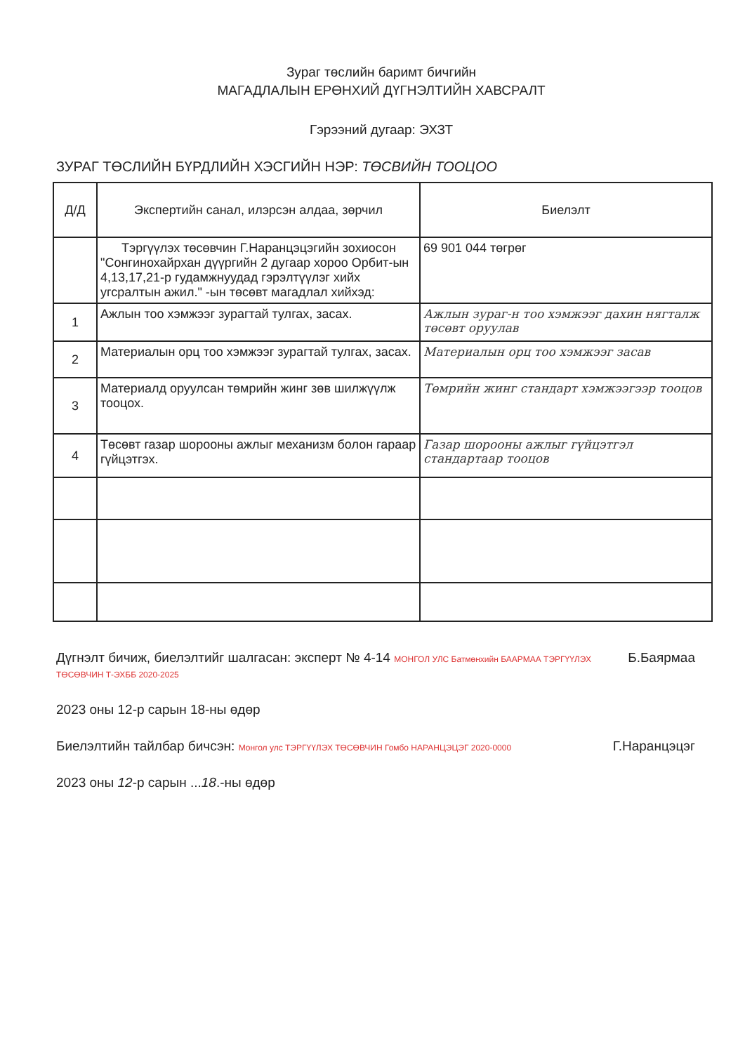Зураг төслийн баримт бичгийн
МАГАДЛАЛЫН ЕРӨНХИЙ ДҮГНЭЛТИЙН ХАВСРАЛТ
Гэрээний дугаар: ЭХЗТ
ЗУРАГ ТӨСЛИЙН БҮРДЛИЙН ХЭСГИЙН НЭР: ТӨСВИЙН ТООЦОО
| Д/Д | Экспертийн санал, илэрсэн алдаа, зөрчил | Биелэлт |
| --- | --- | --- |
| | Тэргүүлэх төсөвчин Г.Наранцэцэгийн зохиосон "Сонгинохайрхан дүүргийн 2 дугаар хороо Орбит-ын 4,13,17,21-р гудамжнуудад гэрэлтүүлэг хийх угсралтын ажил." -ын төсөвт магадлал хийхэд: | 69 901 044 төгрөг |
| 1 | Ажлын тоо хэмжээг зурагтай тулгах, засах. | Ажлын зураг-н тоо хэмжээг дахин нягталж төсөвт оруулав |
| 2 | Материалын орц тоо хэмжээг зурагтай тулгах, засах. | Материалын орц тоо хэмжээг засав |
| 3 | Материалд оруулсан төмрийн жинг зөв шилжүүлж тооцох. | Төмрийн жинг стандарт хэмжээгээр тооцов |
| 4 | Төсөвт газар шорооны ажлыг механизм болон гараар гүйцэтгэх. | Газар шорооны ажлыг гүйцэтгэл стандартаар тооцов |
Дүгнэлт бичиж, биелэлтийг шалгасан: эксперт № 4-14 МОНГОЛ УЛС Батмөнхийн БААРМАА ТЭРГҮҮЛЭХ ТӨСӨВЧИН Т-ЭХББ 2020-2025 Б.Баярмаа
2023 оны 12-р сарын 18-ны өдөр
Биелэлтийн тайлбар бичсэн: Монгол улс ТЭРГҮҮЛЭХ ТӨСӨВЧИН Гомбо НАРАНЦЭЦЭГ 2020-0000 Г.Наранцэцэг
2023 оны 12-р сарын ...18.-ны өдөр